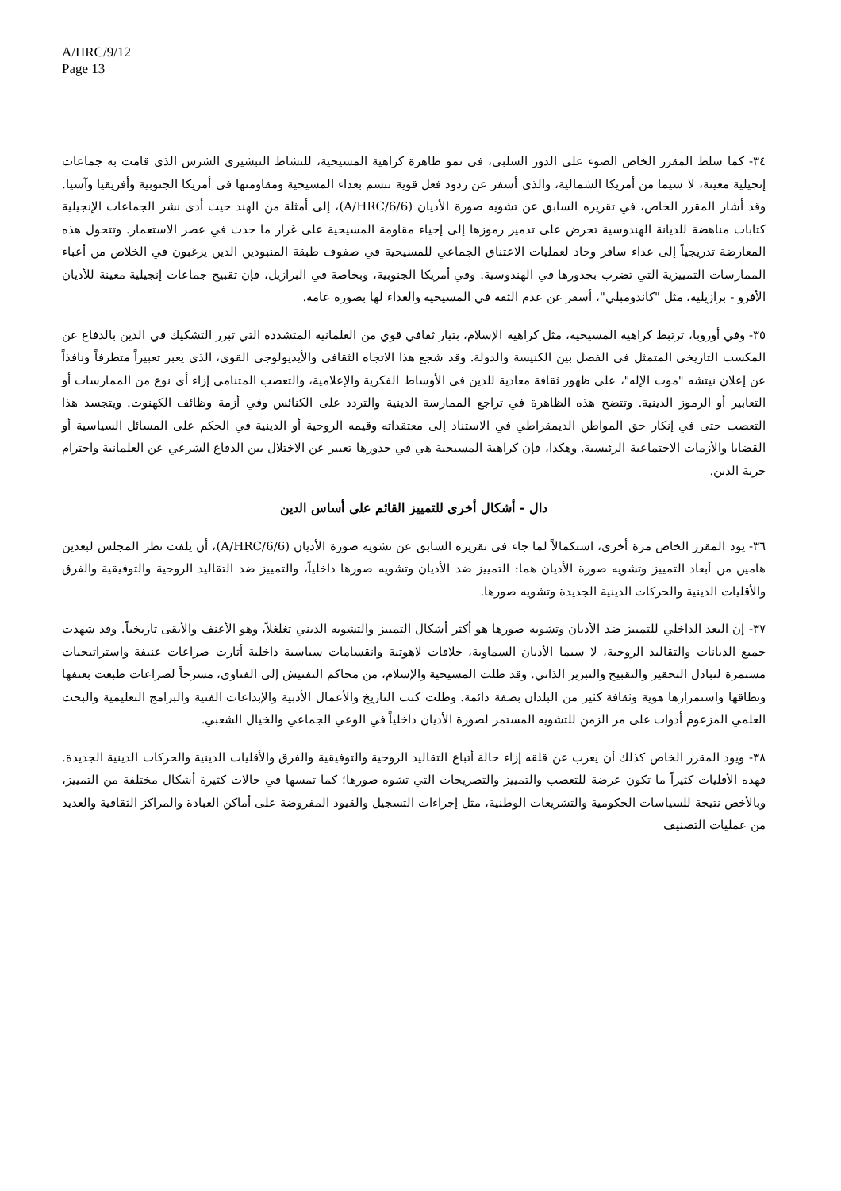A/HRC/9/12
Page 13
٣٤- كما سلط المقرر الخاص الضوء على الدور السلبي، في نمو ظاهرة كراهية المسيحية، للنشاط التبشيري الشرس الذي قامت به جماعات إنجيلية معينة، لا سيما من أمريكا الشمالية، والذي أسفر عن ردود فعل قوية تتسم بعداء المسيحية ومقاومتها في أمريكا الجنوبية وأفريقيا وآسيا. وقد أشار المقرر الخاص، في تقريره السابق عن تشويه صورة الأديان (A/HRC/6/6)، إلى أمثلة من الهند حيث أدى نشر الجماعات الإنجيلية كتابات مناهضة للديانة الهندوسية تحرض على تدمير رموزها إلى إحياء مقاومة المسيحية على غرار ما حدث في عصر الاستعمار. وتتحول هذه المعارضة تدريجياً إلى عداء سافر وحاد لعمليات الاعتناق الجماعي للمسيحية في صفوف طبقة المنبوذين الذين يرغبون في الخلاص من أعباء الممارسات التمييزية التي تضرب بجذورها في الهندوسية. وفي أمريكا الجنوبية، وبخاصة في البرازيل، فإن تقبيح جماعات إنجيلية معينة للأديان الأفرو - برازيلية، مثل "كاندومبلي"، أسفر عن عدم الثقة في المسيحية والعداء لها بصورة عامة.
٣٥- وفي أوروبا، ترتبط كراهية المسيحية، مثل كراهية الإسلام، بتيار ثقافي قوي من العلمانية المتشددة التي تبرر التشكيك في الدين بالدفاع عن المكسب التاريخي المتمثل في الفصل بين الكنيسة والدولة. وقد شجع هذا الاتجاه الثقافي والأيديولوجي القوي، الذي يعبر تعبيراً متطرفاً ونافذاً عن إعلان نيتشه "موت الإله"، على ظهور ثقافة معادية للدين في الأوساط الفكرية والإعلامية، والتعصب المتنامي إزاء أي نوع من الممارسات أو التعابير أو الرموز الدينية. وتتضح هذه الظاهرة في تراجع الممارسة الدينية والتردد على الكنائس وفي أزمة وظائف الكهنوت. ويتجسد هذا التعصب حتى في إنكار حق المواطن الديمقراطي في الاستناد إلى معتقداته وقيمه الروحية أو الدينية في الحكم على المسائل السياسية أو القضايا والأزمات الاجتماعية الرئيسية. وهكذا، فإن كراهية المسيحية هي في جذورها تعبير عن الاختلال بين الدفاع الشرعي عن العلمانية واحترام حرية الدين.
دال - أشكال أخرى للتمييز القائم على أساس الدين
٣٦- يود المقرر الخاص مرة أخرى، استكمالاً لما جاء في تقريره السابق عن تشويه صورة الأديان (A/HRC/6/6)، أن يلفت نظر المجلس لبعدين هامين من أبعاد التمييز وتشويه صورة الأديان هما: التمييز ضد الأديان وتشويه صورها داخلياً، والتمييز ضد التقاليد الروحية والتوفيقية والفرق والأقليات الدينية والحركات الدينية الجديدة وتشويه صورها.
٣٧- إن البعد الداخلي للتمييز ضد الأديان وتشويه صورها هو أكثر أشكال التمييز والتشويه الديني تغلغلاً، وهو الأعنف والأبقى تاريخياً. وقد شهدت جميع الديانات والتقاليد الروحية، لا سيما الأديان السماوية، خلافات لاهوتية وانقسامات سياسية داخلية أثارت صراعات عنيفة واستراتيجيات مستمرة لتبادل التحقير والتقبيح والتبرير الذاتي. وقد ظلت المسيحية والإسلام، من محاكم التفتيش إلى الفتاوى، مسرحاً لصراعات طبعت بعنفها ونطاقها واستمرارها هوية وثقافة كثير من البلدان بصفة دائمة. وظلت كتب التاريخ والأعمال الأدبية والإبداعات الفنية والبرامج التعليمية والبحث العلمي المزعوم أدوات على مر الزمن للتشويه المستمر لصورة الأديان داخلياً في الوعي الجماعي والخيال الشعبي.
٣٨- ويود المقرر الخاص كذلك أن يعرب عن قلقه إزاء حالة أتباع التقاليد الروحية والتوفيقية والفرق والأقليات الدينية والحركات الدينية الجديدة. فهذه الأقليات كثيراً ما تكون عرضة للتعصب والتمييز والتصريحات التي تشوه صورها؛ كما تمسها في حالات كثيرة أشكال مختلفة من التمييز، وبالأخص نتيجة للسياسات الحكومية والتشريعات الوطنية، مثل إجراءات التسجيل والقيود المفروضة على أماكن العبادة والمراكز الثقافية والعديد من عمليات التصنيف